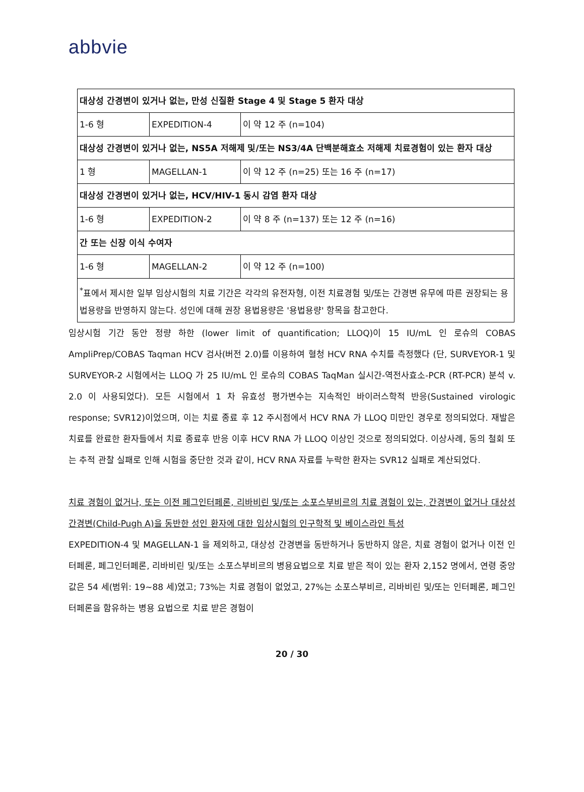abbvie
| 대상성 간경변이 있거나 없는, 만성 신질환 Stage 4 및 Stage 5 환자 대상 | | |
| 1-6 형 | EXPEDITION-4 | 이 약 12 주 (n=104) |
| 대상성 간경변이 있거나 없는, NS5A 저해제 및/또는 NS3/4A 단백분해효소 저해제 치료경험이 있는 환자 대상 | | |
| 1 형 | MAGELLAN-1 | 이 약 12 주 (n=25) 또는 16 주 (n=17) |
| 대상성 간경변이 있거나 없는, HCV/HIV-1 동시 감염 환자 대상 | | |
| 1-6 형 | EXPEDITION-2 | 이 약 8 주 (n=137) 또는 12 주 (n=16) |
| 간 또는 신장 이식 수여자 | | |
| 1-6 형 | MAGELLAN-2 | 이 약 12 주 (n=100) |
| <sup>*</sup> 표에서 제시한 일부 임상시험의 치료 기간은 각각의 유전자형, 이전 치료경험 및/또는 간경변 유무에 따른 권장되는 용법용량을 반영하지 않는다. 성인에 대해 권장 용법용량은 '용법용량' 항목을 참고한다. | | |
임상시험 기간 동안 정량 하한 (lower limit of quantification; LLOQ)이 15 IU/mL 인 로슈의 COBAS AmpliPrep/COBAS Taqman HCV 검사(버전 2.0)를 이용하여 혈청 HCV RNA 수치를 측정했다 (단, SURVEYOR-1 및 SURVEYOR-2 시험에서는 LLOQ 가 25 IU/mL 인 로슈의 COBAS TaqMan 실시간-역전사효소-PCR (RT-PCR) 분석 v. 2.0 이 사용되었다). 모든 시험에서 1 차 유효성 평가변수는 지속적인 바이러스학적 반응(Sustained virologic response; SVR12)이었으며, 이는 치료 종료 후 12 주시점에서 HCV RNA 가 LLOQ 미만인 경우로 정의되었다. 재발은 치료를 완료한 환자들에서 치료 종료후 반응 이후 HCV RNA 가 LLOQ 이상인 것으로 정의되었다. 이상사례, 동의 철회 또는 추적 관찰 실패로 인해 시험을 중단한 것과 같이, HCV RNA 자료를 누락한 환자는 SVR12 실패로 계산되었다.
치료 경험이 없거나, 또는 이전 페그인터페론, 리바비린 및/또는 소포스부비르의 치료 경험이 있는, 간경변이 없거나 대상성 간경변(Child-Pugh A)을 동반한 성인 환자에 대한 임상시험의 인구학적 및 베이스라인 특성
EXPEDITION-4 및 MAGELLAN-1 을 제외하고, 대상성 간경변을 동반하거나 동반하지 않은, 치료 경험이 없거나 이전 인터페론, 페그인터페론, 리바비린 및/또는 소포스부비르의 병용요법으로 치료 받은 적이 있는 환자 2,152 명에서, 연령 중앙값은 54 세(범위: 19~88 세)였고; 73%는 치료 경험이 없었고, 27%는 소포스부비르, 리바비린 및/또는 인터페론, 페그인터페론을 함유하는 병용 요법으로 치료 받은 경험이
20 / 30